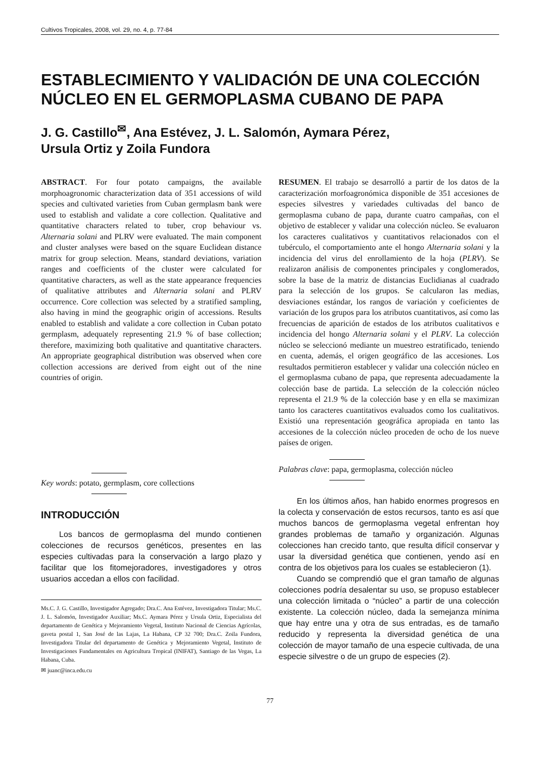Cultivos Tropicales, 2008, vol. 29, no. 4, p. 77-84
ESTABLECIMIENTO Y VALIDACIÓN DE UNA COLECCIÓN NÚCLEO EN EL GERMOPLASMA CUBANO DE PAPA
J. G. Castillo<sup>✉</sup>, Ana Estévez, J. L. Salomón, Aymara Pérez,
Ursula Ortiz y Zoila Fundora
ABSTRACT. For four potato campaigns, the available morphoagronomic characterization data of 351 accessions of wild species and cultivated varieties from Cuban germplasm bank were used to establish and validate a core collection. Qualitative and quantitative characters related to tuber, crop behaviour vs. Alternaria solani and PLRV were evaluated. The main component and cluster analyses were based on the square Euclidean distance matrix for group selection. Means, standard deviations, variation ranges and coefficients of the cluster were calculated for quantitative characters, as well as the state appearance frequencies of qualitative attributes and Alternaria solani and PLRV occurrence. Core collection was selected by a stratified sampling, also having in mind the geographic origin of accessions. Results enabled to establish and validate a core collection in Cuban potato germplasm, adequately representing 21.9 % of base collection; therefore, maximizing both qualitative and quantitative characters. An appropriate geographical distribution was observed when core collection accessions are derived from eight out of the nine countries of origin.
Key words: potato, germplasm, core collections
INTRODUCCIÓN
Los bancos de germoplasma del mundo contienen colecciones de recursos genéticos, presentes en las especies cultivadas para la conservación a largo plazo y facilitar que los fitomejoradores, investigadores y otros usuarios accedan a ellos con facilidad.
Ms.C. J. G. Castillo, Investigador Agregado; Dra.C. Ana Estévez, Investigadora Titular; Ms.C. J. L. Salomón, Investigador Auxiliar; Ms.C. Aymara Pérez y Ursula Ortiz, Especialista del departamento de Genética y Mejoramiento Vegetal, Instituto Nacional de Ciencias Agrícolas, gaveta postal 1, San José de las Lajas, La Habana, CP 32 700; Dra.C. Zoila Fundora, Investigadora Titular del departamento de Genética y Mejoramiento Vegetal, Instituto de Investigaciones Fundamentales en Agricultura Tropical (INIFAT), Santiago de las Vegas, La Habana, Cuba.
✉ juanc@inca.edu.cu
RESUMEN. El trabajo se desarrolló a partir de los datos de la caracterización morfoagronómica disponible de 351 accesiones de especies silvestres y variedades cultivadas del banco de germoplasma cubano de papa, durante cuatro campañas, con el objetivo de establecer y validar una colección núcleo. Se evaluaron los caracteres cualitativos y cuantitativos relacionados con el tubérculo, el comportamiento ante el hongo Alternaria solani y la incidencia del virus del enrollamiento de la hoja (PLRV). Se realizaron análisis de componentes principales y conglomerados, sobre la base de la matriz de distancias Euclidianas al cuadrado para la selección de los grupos. Se calcularon las medias, desviaciones estándar, los rangos de variación y coeficientes de variación de los grupos para los atributos cuantitativos, así como las frecuencias de aparición de estados de los atributos cualitativos e incidencia del hongo Alternaria solani y el PLRV. La colección núcleo se seleccionó mediante un muestreo estratificado, teniendo en cuenta, además, el origen geográfico de las accesiones. Los resultados permitieron establecer y validar una colección núcleo en el germoplasma cubano de papa, que representa adecuadamente la colección base de partida. La selección de la colección núcleo representa el 21.9 % de la colección base y en ella se maximizan tanto los caracteres cuantitativos evaluados como los cualitativos. Existió una representación geográfica apropiada en tanto las accesiones de la colección núcleo proceden de ocho de los nueve países de origen.
Palabras clave: papa, germoplasma, colección núcleo
En los últimos años, han habido enormes progresos en la colecta y conservación de estos recursos, tanto es así que muchos bancos de germoplasma vegetal enfrentan hoy grandes problemas de tamaño y organización. Algunas colecciones han crecido tanto, que resulta difícil conservar y usar la diversidad genética que contienen, yendo así en contra de los objetivos para los cuales se establecieron (1).
Cuando se comprendió que el gran tamaño de algunas colecciones podría desalentar su uso, se propuso establecer una colección limitada o “núcleo” a partir de una colección existente. La colección núcleo, dada la semejanza mínima que hay entre una y otra de sus entradas, es de tamaño reducido y representa la diversidad genética de una colección de mayor tamaño de una especie cultivada, de una especie silvestre o de un grupo de especies (2).
77